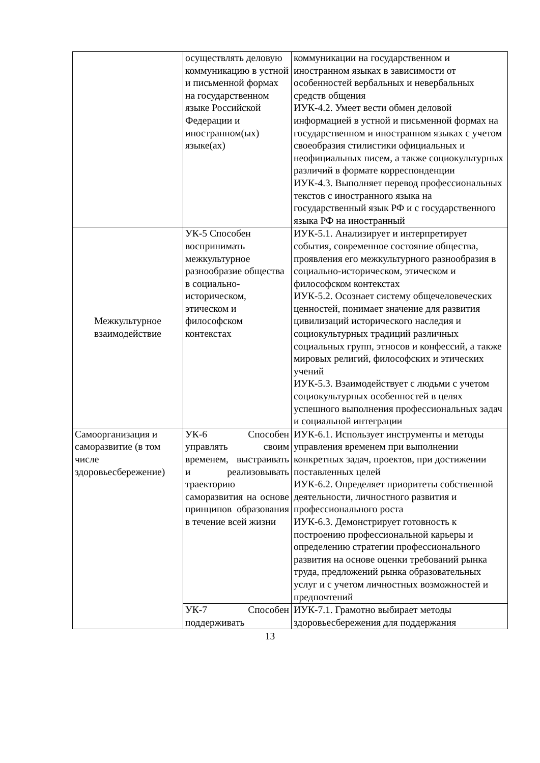| | осуществлять деловую коммуникацию в устной и письменной формах на государственном языке Российской Федерации и иностранном(ых) языке(ах) | коммуникации на государственном и иностранном языках в зависимости от особенностей вербальных и невербальных средств общения ИУК-4.2. Умеет вести обмен деловой информацией в устной и письменной формах на государственном и иностранном языках с учетом своеобразия стилистики официальных и неофициальных писем, а также социокультурных различий в формате корреспонденции ИУК-4.3. Выполняет перевод профессиональных текстов с иностранного языка на государственный язык РФ и с государственного языка РФ на иностранный |
| Межкультурное взаимодействие | УК-5 Способен воспринимать межкультурное разнообразие общества в социально-историческом, этическом и философском контекстах | ИУК-5.1. Анализирует и интерпретирует события, современное состояние общества, проявления его межкультурного разнообразия в социально-историческом, этическом и философском контекстах ИУК-5.2. Осознает систему общечеловеческих ценностей, понимает значение для развития цивилизаций исторического наследия и социокультурных традиций различных социальных групп, этносов и конфессий, а также мировых религий, философских и этических учений ИУК-5.3. Взаимодействует с людьми с учетом социокультурных особенностей в целях успешного выполнения профессиональных задач и социальной интеграции |
| Самоорганизация и саморазвитие (в том числе здоровьесбережение) | УК-6 Способен управлять своим временем, выстраивать и реализовывать траекторию саморазвития на основе принципов образования в течение всей жизни | ИУК-6.1. Использует инструменты и методы управления временем при выполнении конкретных задач, проектов, при достижении поставленных целей ИУК-6.2. Определяет приоритеты собственной деятельности, личностного развития и профессионального роста ИУК-6.3. Демонстрирует готовность к построению профессиональной карьеры и определению стратегии профессионального развития на основе оценки требований рынка труда, предложений рынка образовательных услуг и с учетом личностных возможностей и предпочтений |
| | УК-7 Способен поддерживать | ИУК-7.1. Грамотно выбирает методы здоровьесбережения для поддержания |
13